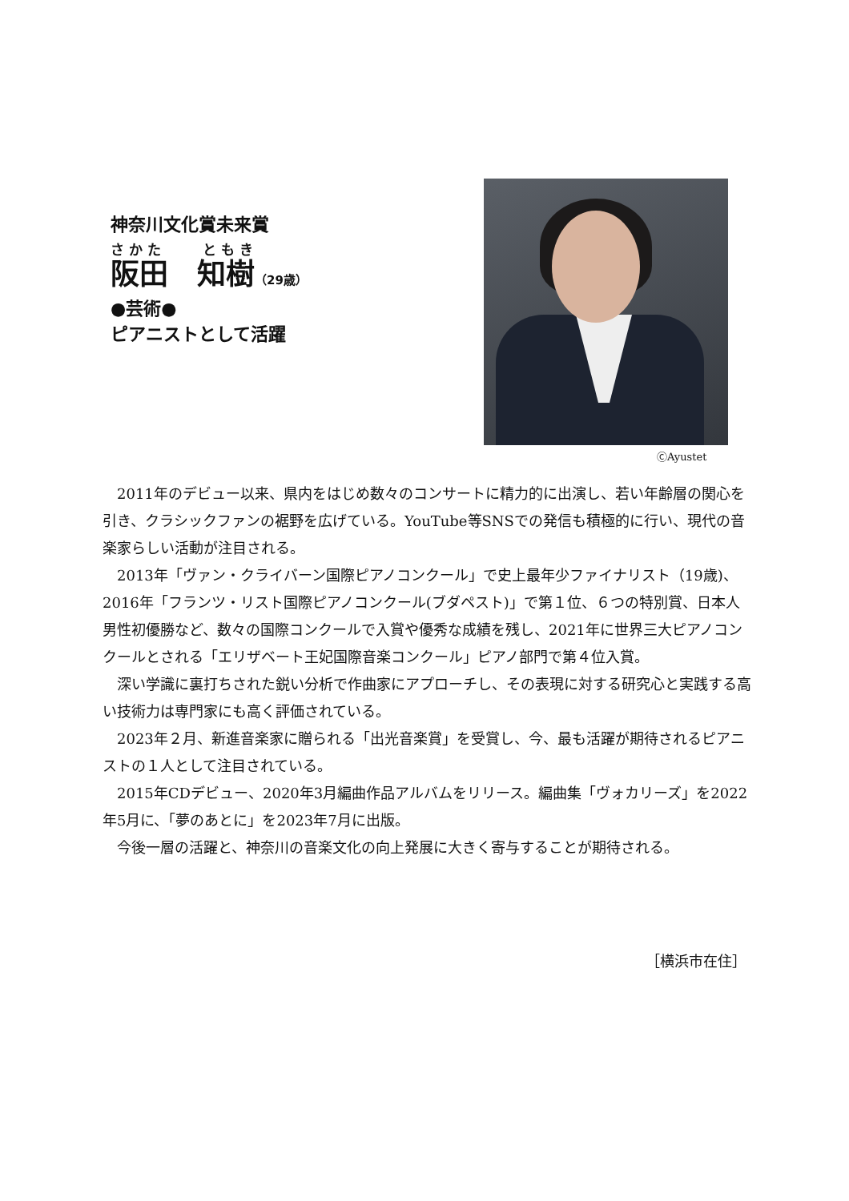神奈川文化賞未来賞
さかた　　ともき
阪田　知樹（29歳）
●芸術●
ピアニストとして活躍
ⒸAyustet
2011年のデビュー以来、県内をはじめ数々のコンサートに精力的に出演し、若い年齢層の関心を引き、クラシックファンの裾野を広げている。YouTube等SNSでの発信も積極的に行い、現代の音楽家らしい活動が注目される。
2013年「ヴァン・クライバーン国際ピアノコンクール」で史上最年少ファイナリスト（19歳)、2016年「フランツ・リスト国際ピアノコンクール(ブダペスト)」で第１位、６つの特別賞、日本人男性初優勝など、数々の国際コンクールで入賞や優秀な成績を残し、2021年に世界三大ピアノコンクールとされる「エリザベート王妃国際音楽コンクール」ピアノ部門で第４位入賞。
深い学識に裏打ちされた鋭い分析で作曲家にアプローチし、その表現に対する研究心と実践する高い技術力は専門家にも高く評価されている。
2023年２月、新進音楽家に贈られる「出光音楽賞」を受賞し、今、最も活躍が期待されるピアニストの１人として注目されている。
2015年CDデビュー、2020年3月編曲作品アルバムをリリース。編曲集「ヴォカリーズ」を2022年5月に、「夢のあとに」を2023年7月に出版。
今後一層の活躍と、神奈川の音楽文化の向上発展に大きく寄与することが期待される。
［横浜市在住］